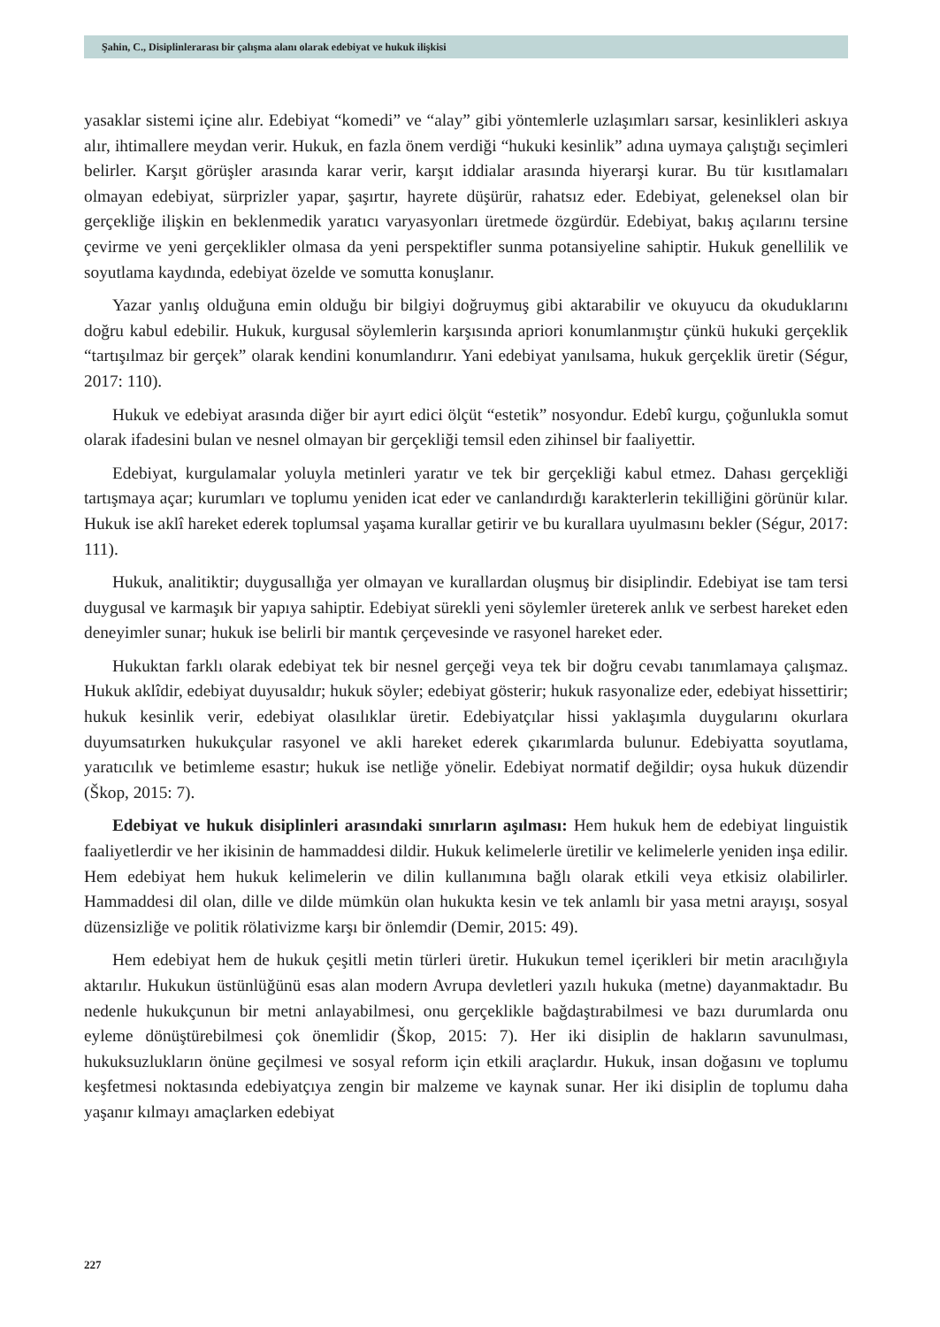Şahin, C., Disiplinlerarası bir çalışma alanı olarak edebiyat ve hukuk ilişkisi
yasaklar sistemi içine alır. Edebiyat “komedi” ve “alay” gibi yöntemlerle uzlaşımları sarsar, kesinlikleri askıya alır, ihtimallere meydan verir. Hukuk, en fazla önem verdiği “hukuki kesinlik” adına uymaya çalıştığı seçimleri belirler. Karşıt görüşler arasında karar verir, karşıt iddialar arasında hiyerarşi kurar. Bu tür kısıtlamaları olmayan edebiyat, sürprizler yapar, şaşırtır, hayrete düşürür, rahatsız eder. Edebiyat, geleneksel olan bir gerçekliğe ilişkin en beklenmedik yaratıcı varyasyonları üretmede özgürdür. Edebiyat, bakış açılarını tersine çevirme ve yeni gerçeklikler olmasa da yeni perspektifler sunma potansiyeline sahiptir. Hukuk genellilik ve soyutlama kaydında, edebiyat özelde ve somutta konuşlanır.
Yazar yanlış olduğuna emin olduğu bir bilgiyi doğruymuş gibi aktarabilir ve okuyucu da okuduklarını doğru kabul edebilir. Hukuk, kurgusal söylemlerin karşısında apriori konumlanmıştır çünkü hukuki gerçeklik “tartışılmaz bir gerçek” olarak kendini konumlandırır. Yani edebiyat yanılsama, hukuk gerçeklik üretir (Ségur, 2017: 110).
Hukuk ve edebiyat arasında diğer bir ayırt edici ölçüt “estetik” nosyondur. Edebî kurgu, çoğunlukla somut olarak ifadesini bulan ve nesnel olmayan bir gerçekliği temsil eden zihinsel bir faaliyettir.
Edebiyat, kurgulamalar yoluyla metinleri yaratır ve tek bir gerçekliği kabul etmez. Dahası gerçekliği tartışmaya açar; kurumları ve toplumu yeniden icat eder ve canlandırdığı karakterlerin tekilliğini görünür kılar. Hukuk ise aklî hareket ederek toplumsal yaşama kurallar getirir ve bu kurallara uyulmasını bekler (Ségur, 2017: 111).
Hukuk, analitiktir; duygusallığa yer olmayan ve kurallardan oluşmuş bir disiplindir. Edebiyat ise tam tersi duygusal ve karmaşık bir yapıya sahiptir. Edebiyat sürekli yeni söylemler üreterek anlık ve serbest hareket eden deneyimler sunar; hukuk ise belirli bir mantık çerçevesinde ve rasyonel hareket eder.
Hukuktan farklı olarak edebiyat tek bir nesnel gerçeği veya tek bir doğru cevabı tanımlamaya çalışmaz. Hukuk aklîdir, edebiyat duyusaldır; hukuk söyler; edebiyat gösterir; hukuk rasyonalize eder, edebiyat hissettirir; hukuk kesinlik verir, edebiyat olasılıklar üretir. Edebiyatçılar hissi yaklaşımla duygularını okurlara duyumsatırken hukukçular rasyonel ve akli hareket ederek çıkarımlarda bulunur. Edebiyatta soyutlama, yaratıcılık ve betimleme esastır; hukuk ise netliğe yönelir. Edebiyat normatif değildir; oysa hukuk düzendir (Škop, 2015: 7).
Edebiyat ve hukuk disiplinleri arasındaki sınırların aşılması: Hem hukuk hem de edebiyat linguistik faaliyetlerdir ve her ikisinin de hammaddesi dildir. Hukuk kelimelerle üretilir ve kelimelerle yeniden inşa edilir. Hem edebiyat hem hukuk kelimelerin ve dilin kullanımına bağlı olarak etkili veya etkisiz olabilirler. Hammaddesi dil olan, dille ve dilde mümkün olan hukukta kesin ve tek anlamlı bir yasa metni arayışı, sosyal düzensizliğe ve politik rölativizme karşı bir önlemdir (Demir, 2015: 49).
Hem edebiyat hem de hukuk çeşitli metin türleri üretir. Hukukun temel içerikleri bir metin aracılığıyla aktarılır. Hukukun üstünlüğünü esas alan modern Avrupa devletleri yazılı hukuka (metne) dayanmaktadır. Bu nedenle hukukçunun bir metni anlayabilmesi, onu gerçeklikle bağdaştırabilmesi ve bazı durumlarda onu eyleme dönüştürebilmesi çok önemlidir (Škop, 2015: 7). Her iki disiplin de hakların savunulması, hukuksuzlukların önüne geçilmesi ve sosyal reform için etkili araçlardır. Hukuk, insan doğasını ve toplumu keşfetmesi noktasında edebiyatçıya zengin bir malzeme ve kaynak sunar. Her iki disiplin de toplumu daha yaşanır kılmayı amaçlarken edebiyat
227